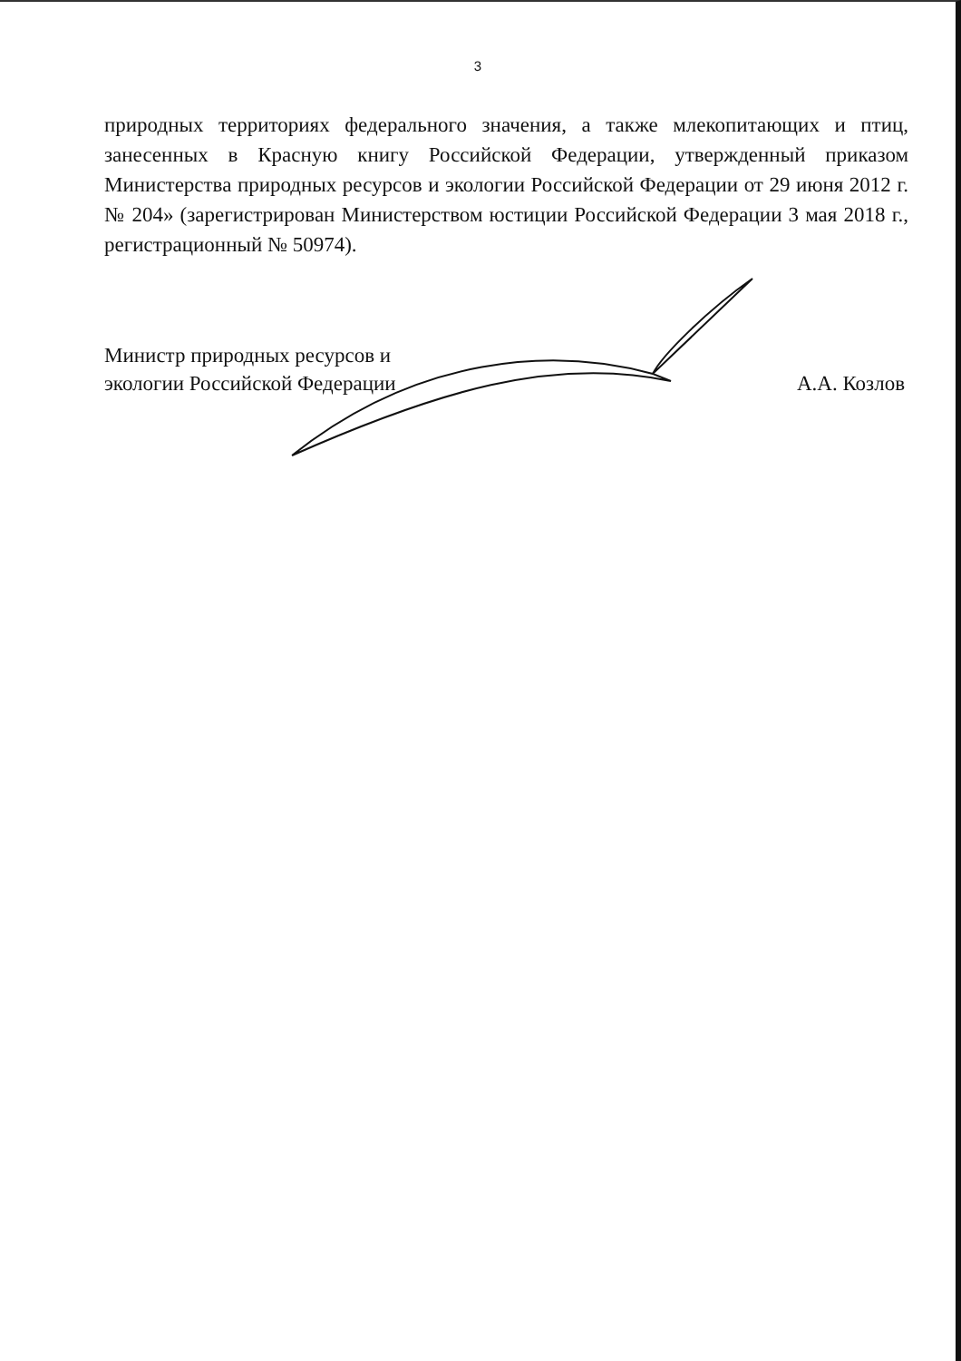3
природных территориях федерального значения, а также млекопитающих и птиц, занесенных в Красную книгу Российской Федерации, утвержденный приказом Министерства природных ресурсов и экологии Российской Федерации от 29 июня 2012 г. № 204» (зарегистрирован Министерством юстиции Российской Федерации 3 мая 2018 г., регистрационный № 50974).
Министр природных ресурсов и
экологии Российской Федерации
А.А. Козлов